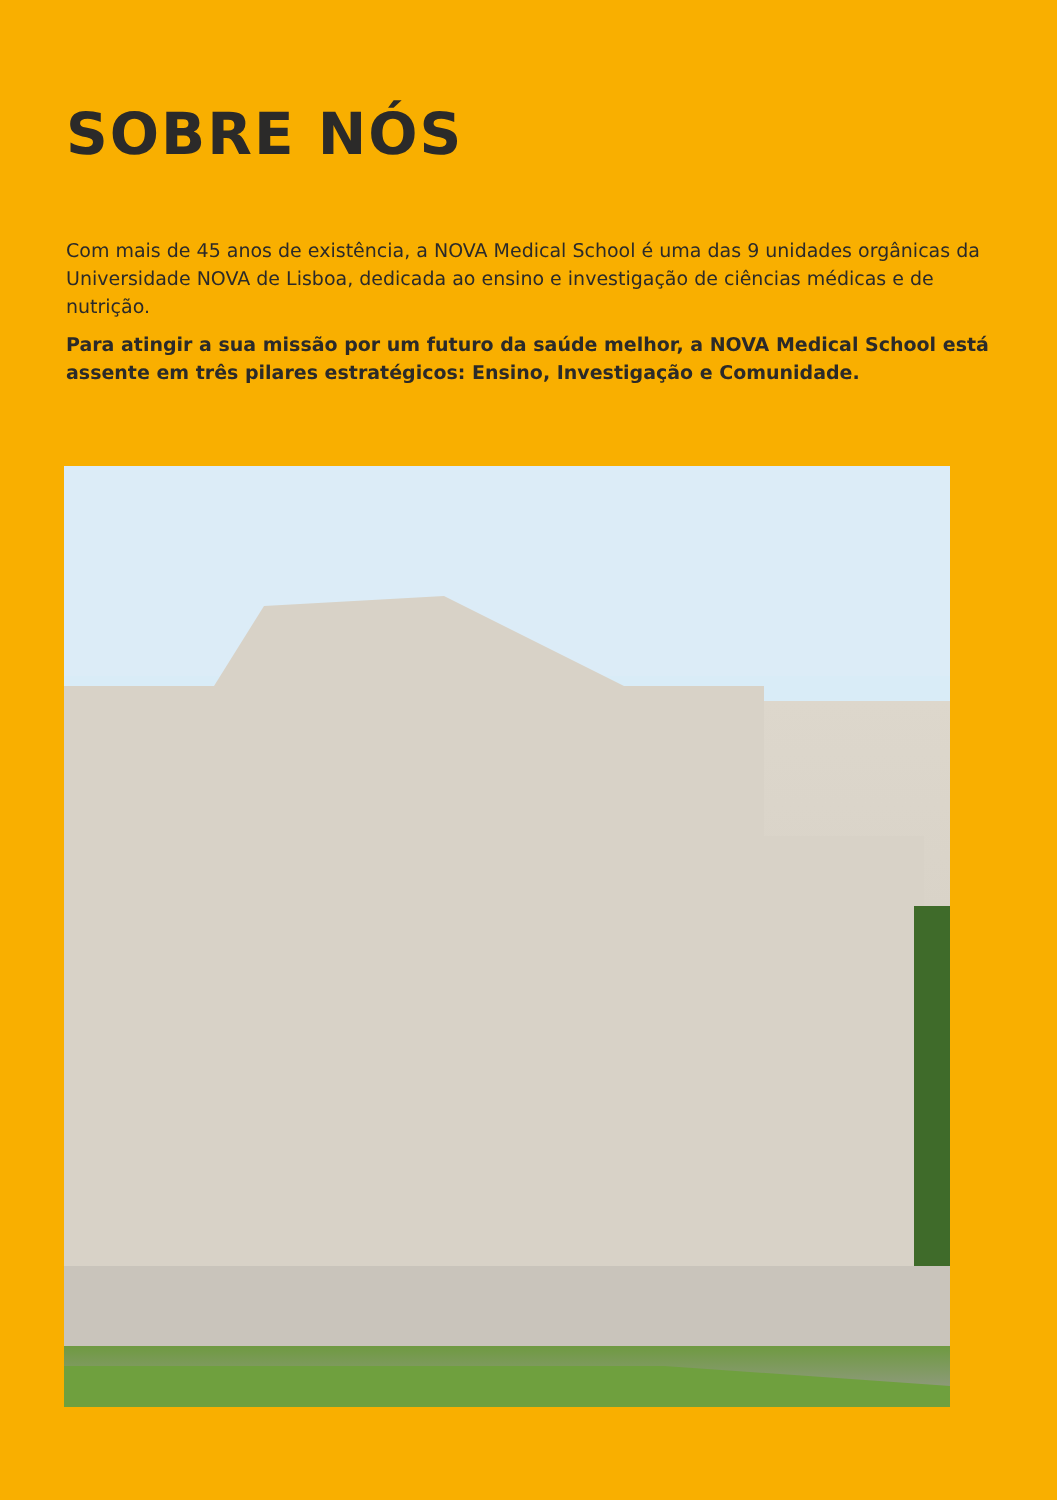SOBRE NÓS
Com mais de 45 anos de existência, a NOVA Medical School é uma das 9 unidades orgânicas da Universidade NOVA de Lisboa, dedicada ao ensino e investigação de ciências médicas e de nutrição.
Para atingir a sua missão por um futuro da saúde melhor, a NOVA Medical School está assente em três pilares estratégicos: Ensino, Investigação e Comunidade.